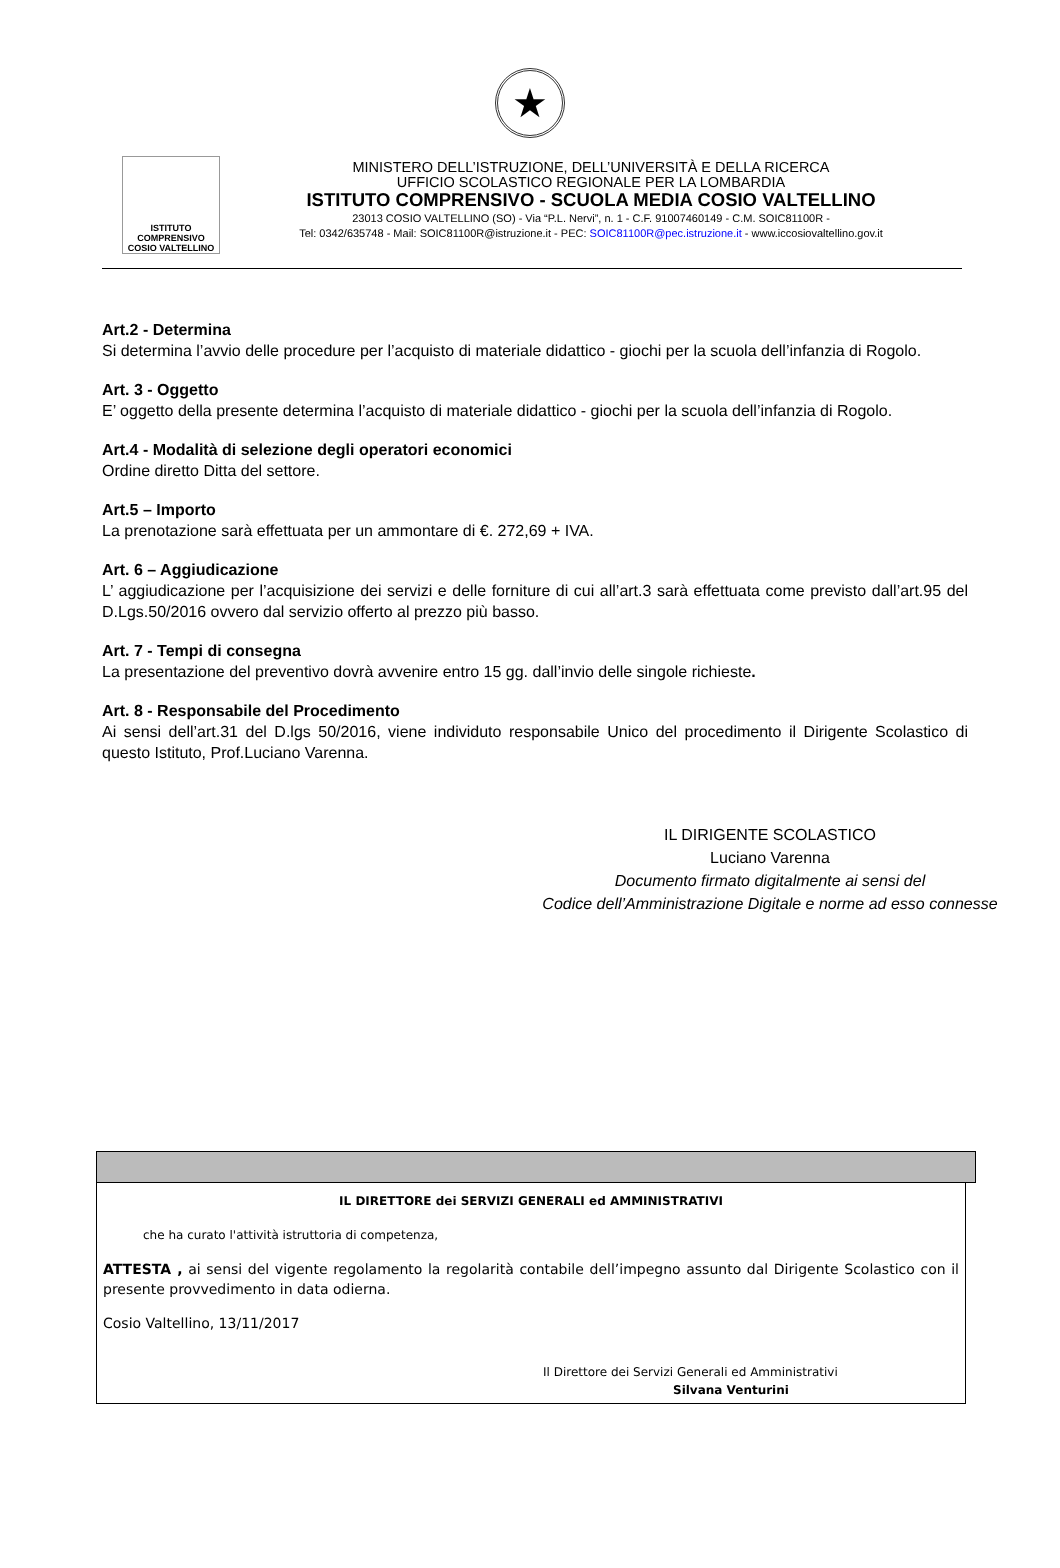★
ISTITUTO COMPRENSIVO
COSIO VALTELLINO
MINISTERO DELL’ISTRUZIONE, DELL’UNIVERSITÀ E DELLA RICERCA
UFFICIO SCOLASTICO REGIONALE PER LA LOMBARDIA
ISTITUTO COMPRENSIVO - SCUOLA MEDIA COSIO VALTELLINO
23013 COSIO VALTELLINO (SO) - Via “P.L. Nervi”, n. 1 - C.F. 91007460149 - C.M. SOIC81100R -
Tel: 0342/635748 - Mail: SOIC81100R@istruzione.it - PEC: SOIC81100R@pec.istruzione.it - www.iccosiovaltellino.gov.it
Art.2 - Determina
Si determina l’avvio delle procedure per l’acquisto di materiale didattico - giochi per la scuola dell’infanzia di Rogolo.
Art. 3 - Oggetto
E’ oggetto della presente determina l’acquisto di materiale didattico - giochi per la scuola dell’infanzia di Rogolo.
Art.4 - Modalità di selezione degli operatori economici
Ordine diretto Ditta del settore.
Art.5 – Importo
La prenotazione sarà effettuata per un ammontare di €. 272,69 + IVA.
Art. 6 – Aggiudicazione
L’ aggiudicazione per l’acquisizione dei servizi e delle forniture di cui all’art.3 sarà effettuata come previsto dall’art.95 del D.Lgs.50/2016 ovvero dal servizio offerto al prezzo più basso.
Art. 7 - Tempi di consegna
La presentazione del preventivo dovrà avvenire entro 15 gg. dall’invio delle singole richieste.
Art. 8 - Responsabile del Procedimento
Ai sensi dell’art.31 del D.lgs 50/2016, viene individuto responsabile Unico del procedimento il Dirigente Scolastico di questo Istituto, Prof.Luciano Varenna.
IL DIRIGENTE SCOLASTICO
Luciano Varenna
Documento firmato digitalmente ai sensi del
Codice dell’Amministrazione Digitale e norme ad esso connesse
IL DIRETTORE dei SERVIZI GENERALI ed AMMINISTRATIVI
che ha curato l'attività istruttoria di competenza,
ATTESTA , ai sensi del vigente regolamento la regolarità contabile dell’impegno assunto dal Dirigente Scolastico con il presente provvedimento in data odierna.
Cosio Valtellino, 13/11/2017
Il Direttore dei Servizi Generali ed Amministrativi
Silvana Venturini